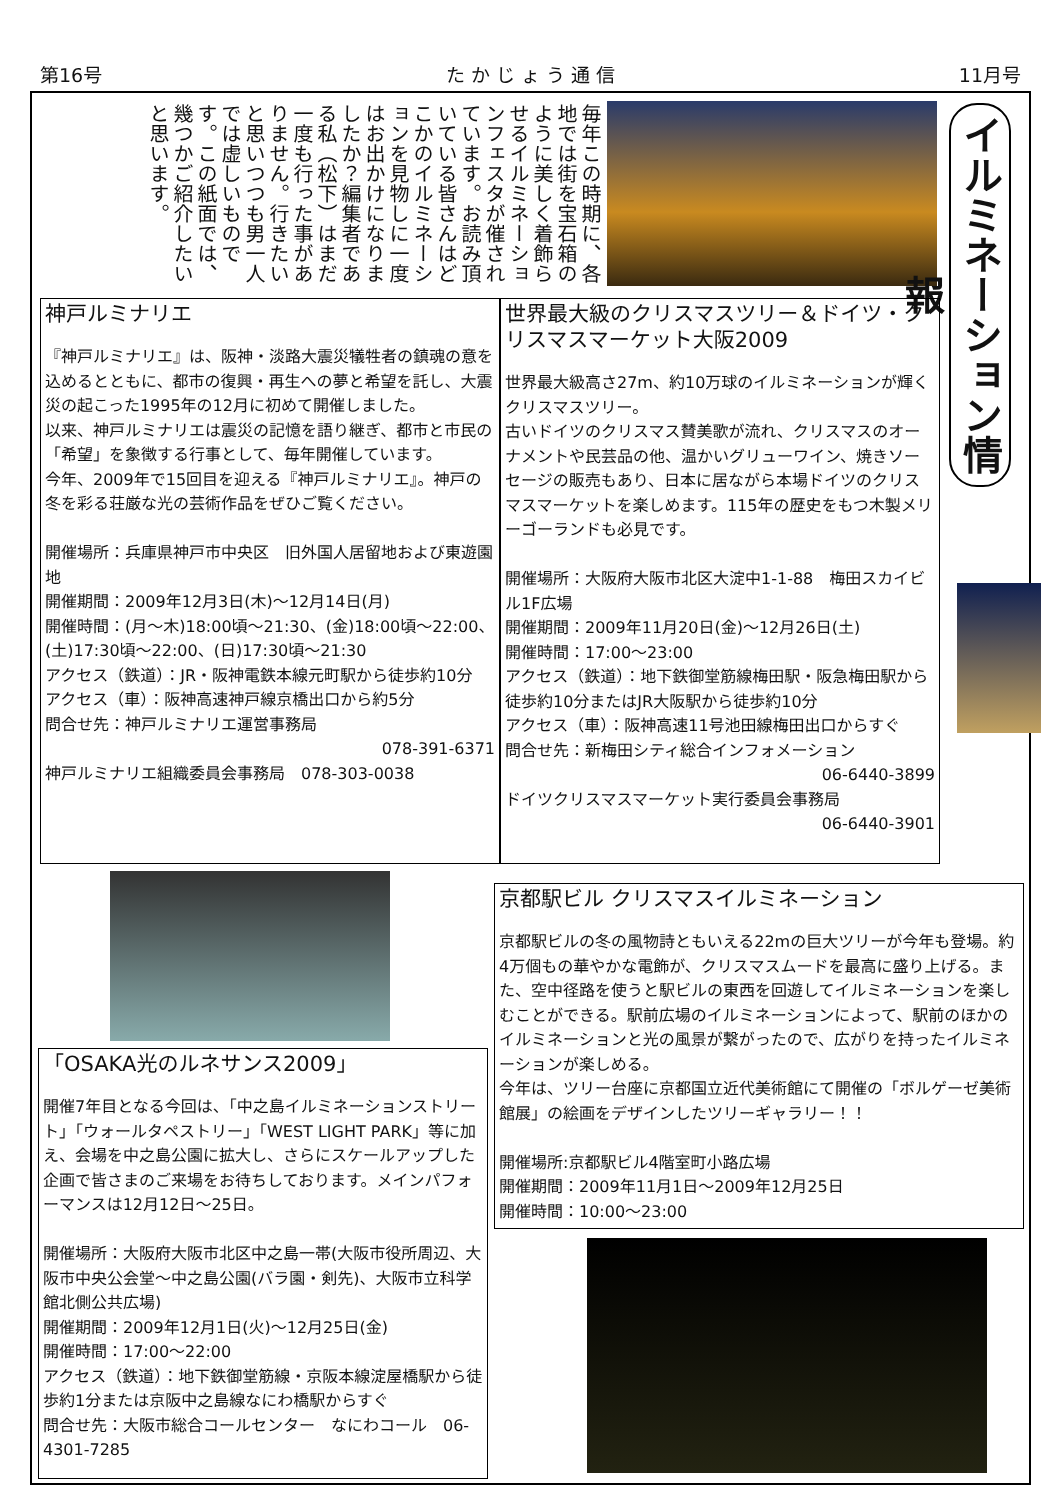第16号 た か じ ょ う 通 信 11月号
毎年この時期に、各地では街を宝石箱のように美しく着飾らせるイルミネーションフェスタが催されています。お読み頂いている皆さんはどこかのイルミネーションを見物しに一度はお出かけになりましたか？編集者である私（松下）はまだ一度も行った事がありません。行きたいと思いつつも男一人では虚しいものです。この紙面では、幾つかご紹介したいと思います。
イルミネーション情報
神戸ルミナリエ
『神戸ルミナリエ』は、阪神・淡路大震災犠牲者の鎮魂の意を込めるとともに、都市の復興・再生への夢と希望を託し、大震災の起こった1995年の12月に初めて開催しました。
以来、神戸ルミナリエは震災の記憶を語り継ぎ、都市と市民の「希望」を象徴する行事として、毎年開催しています。
今年、2009年で15回目を迎える『神戸ルミナリエ』。神戸の冬を彩る荘厳な光の芸術作品をぜひご覧ください。
開催場所：兵庫県神戸市中央区　旧外国人居留地および東遊園地
開催期間：2009年12月3日(木)～12月14日(月)
開催時間：(月～木)18:00頃～21:30、(金)18:00頃～22:00、(土)17:30頃～22:00、(日)17:30頃～21:30
アクセス（鉄道）：JR・阪神電鉄本線元町駅から徒歩約10分
アクセス（車）：阪神高速神戸線京橋出口から約5分
問合せ先：神戸ルミナリエ運営事務局
078-391-6371
神戸ルミナリエ組織委員会事務局　078-303-0038
世界最大級のクリスマスツリー＆ドイツ・クリスマスマーケット大阪2009
世界最大級高さ27m、約10万球のイルミネーションが輝くクリスマスツリー。
古いドイツのクリスマス賛美歌が流れ、クリスマスのオーナメントや民芸品の他、温かいグリューワイン、焼きソーセージの販売もあり、日本に居ながら本場ドイツのクリスマスマーケットを楽しめます。115年の歴史をもつ木製メリーゴーランドも必見です。
開催場所：大阪府大阪市北区大淀中1-1-88　梅田スカイビル1F広場
開催期間：2009年11月20日(金)～12月26日(土)
開催時間：17:00～23:00
アクセス（鉄道）：地下鉄御堂筋線梅田駅・阪急梅田駅から徒歩約10分またはJR大阪駅から徒歩約10分
アクセス（車）：阪神高速11号池田線梅田出口からすぐ
問合せ先：新梅田シティ総合インフォメーション
06-6440-3899
ドイツクリスマスマーケット実行委員会事務局
06-6440-3901
京都駅ビル クリスマスイルミネーション
京都駅ビルの冬の風物詩ともいえる22mの巨大ツリーが今年も登場。約4万個もの華やかな電飾が、クリスマスムードを最高に盛り上げる。また、空中径路を使うと駅ビルの東西を回遊してイルミネーションを楽しむことができる。駅前広場のイルミネーションによって、駅前のほかのイルミネーションと光の風景が繋がったので、広がりを持ったイルミネーションが楽しめる。
今年は、ツリー台座に京都国立近代美術館にて開催の「ボルゲーゼ美術館展」の絵画をデザインしたツリーギャラリー！！
開催場所:京都駅ビル4階室町小路広場
開催期間：2009年11月1日～2009年12月25日
開催時間：10:00～23:00
「OSAKA光のルネサンス2009」
開催7年目となる今回は、「中之島イルミネーションストリート」「ウォールタペストリー」「WEST LIGHT PARK」等に加え、会場を中之島公園に拡大し、さらにスケールアップした企画で皆さまのご来場をお待ちしております。メインパフォーマンスは12月12日～25日。
開催場所：大阪府大阪市北区中之島一帯(大阪市役所周辺、大阪市中央公会堂～中之島公園(バラ園・剣先)、大阪市立科学館北側公共広場)
開催期間：2009年12月1日(火)～12月25日(金)
開催時間：17:00～22:00
アクセス（鉄道）：地下鉄御堂筋線・京阪本線淀屋橋駅から徒歩約1分または京阪中之島線なにわ橋駅からすぐ
問合せ先：大阪市総合コールセンター　なにわコール　06-4301-7285